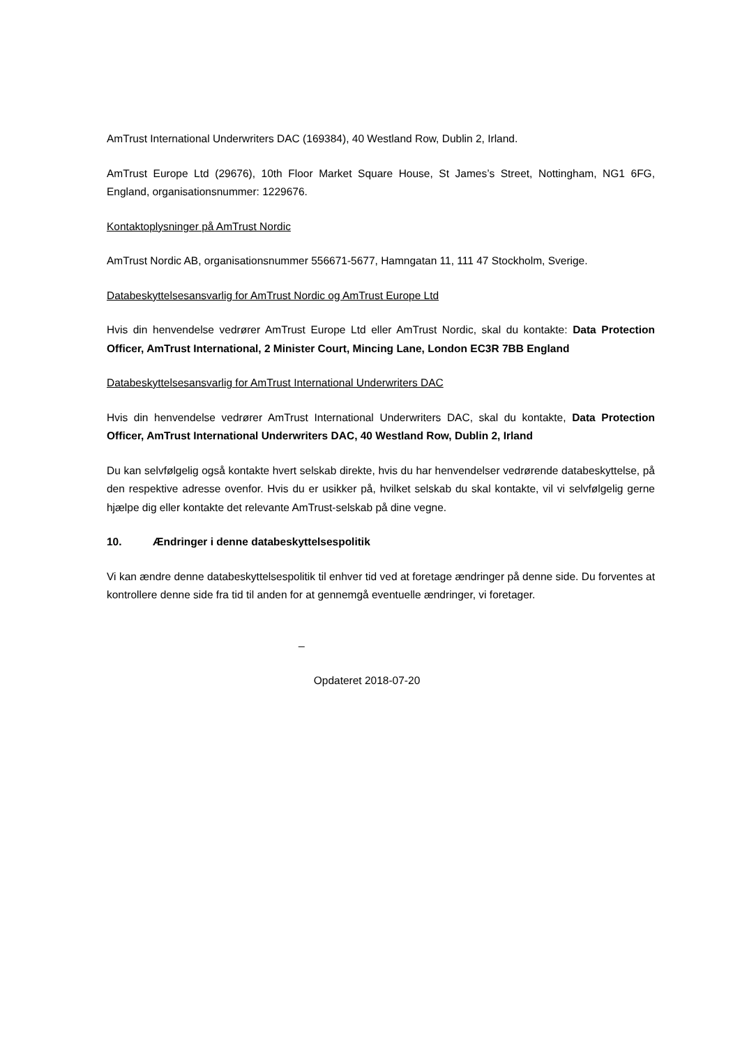AmTrust International Underwriters DAC (169384), 40 Westland Row, Dublin 2, Irland.
AmTrust Europe Ltd (29676), 10th Floor Market Square House, St James’s Street, Nottingham, NG1 6FG, England, organisationsnummer: 1229676.
Kontaktoplysninger på AmTrust Nordic
AmTrust Nordic AB, organisationsnummer 556671-5677, Hamngatan 11, 111 47 Stockholm, Sverige.
Databeskyttelsesansvarlig for AmTrust Nordic og AmTrust Europe Ltd
Hvis din henvendelse vedrører AmTrust Europe Ltd eller AmTrust Nordic, skal du kontakte: Data Protection Officer, AmTrust International, 2 Minister Court, Mincing Lane, London EC3R 7BB England
Databeskyttelsesansvarlig for AmTrust International Underwriters DAC
Hvis din henvendelse vedrører AmTrust International Underwriters DAC, skal du kontakte, Data Protection Officer, AmTrust International Underwriters DAC, 40 Westland Row, Dublin 2, Irland
Du kan selvfølgelig også kontakte hvert selskab direkte, hvis du har henvendelser vedrørende databeskyttelse, på den respektive adresse ovenfor. Hvis du er usikker på, hvilket selskab du skal kontakte, vil vi selvfølgelig gerne hjælpe dig eller kontakte det relevante AmTrust-selskab på dine vegne.
10. Ændringer i denne databeskyttelsespolitik
Vi kan ændre denne databeskyttelsespolitik til enhver tid ved at foretage ændringer på denne side. Du forventes at kontrollere denne side fra tid til anden for at gennemgå eventuelle ændringer, vi foretager.
_
Opdateret 2018-07-20